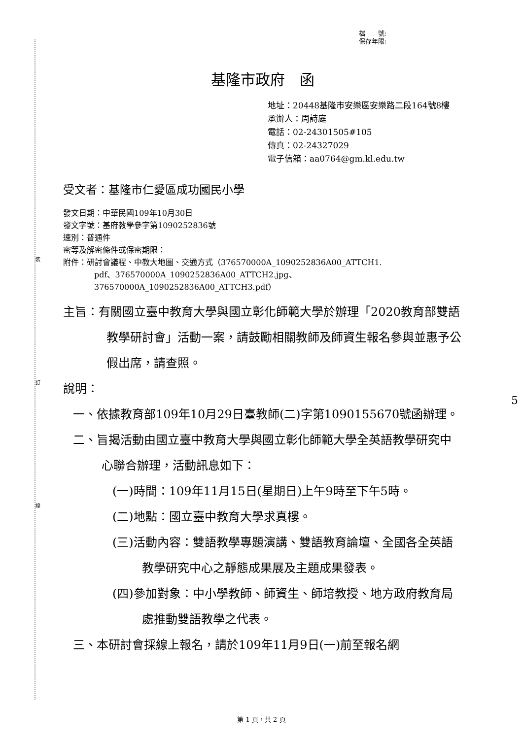裝
訂
線
5
檔　　號:
保存年限:
基隆市政府　函
地址：20448基隆市安樂區安樂路二段164號8樓
承辦人：周詩庭
電話：02-24301505#105
傳真：02-24327029
電子信箱：aa0764@gm.kl.edu.tw
受文者：基隆市仁愛區成功國民小學
發文日期：中華民國109年10月30日
發文字號：基府教學參字第1090252836號
速別：普通件
密等及解密條件或保密期限：
附件：研討會議程、中教大地圖、交通方式（376570000A_1090252836A00_ATTCH1.
pdf、376570000A_1090252836A00_ATTCH2.jpg、
376570000A_1090252836A00_ATTCH3.pdf）
主旨：有關國立臺中教育大學與國立彰化師範大學於辦理「2020教育部雙語教學研討會」活動一案，請鼓勵相關教師及師資生報名參與並惠予公假出席，請查照。
說明：
一、依據教育部109年10月29日臺教師(二)字第1090155670號函辦理。
二、旨揭活動由國立臺中教育大學與國立彰化師範大學全英語教學研究中心聯合辦理，活動訊息如下：
(一)時間：109年11月15日(星期日)上午9時至下午5時。
(二)地點：國立臺中教育大學求真樓。
(三)活動內容：雙語教學專題演講、雙語教育論壇、全國各全英語教學研究中心之靜態成果展及主題成果發表。
(四)參加對象：中小學教師、師資生、師培教授、地方政府教育局處推動雙語教學之代表。
三、本研討會採線上報名，請於109年11月9日(一)前至報名網
第 1 頁，共 2 頁